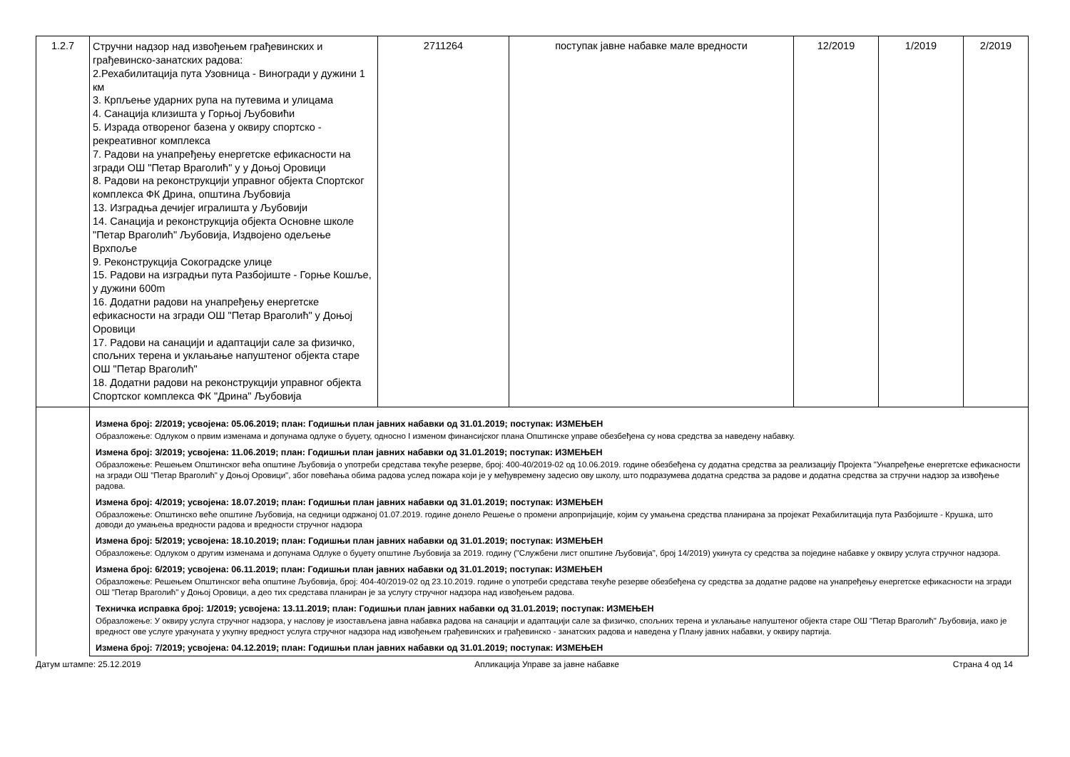| 1.2.7 | Стручни надзор над извођењем грађевинских и грађевинско-занатских радова: 2.Рехабилитација пута Узовница - Виногради у дужини 1 км 3. Крпљење ударних рупа на путевима и улицама 4. Санација клизишта у Горњој Љубовићи 5. Израда отвореног базена у оквиру спортско - рекреативног комплекса 7. Радови на унапређењу енергетске ефикасности на згради ОШ "Петар Враголић" у у Доњој Оровици 8. Радови на реконструкцији управног објекта Спортског комплекса ФК Дрина, општина Љубовија 13. Изградња дечијег игралишта у Љубовији 14. Санација и реконструкција објекта Основне школе "Петар Враголић" Љубовија, Издвојено одељење Врхпоље 9. Реконструкција Сокоградске улице 15. Радови на изградњи пута Разбојиште - Горње Кошље, у дужини 600m 16. Додатни радови на унапређењу енергетске ефикасности на згради ОШ "Петар Враголић" у Доњој Оровици 17. Радови на санацији и адаптацији сале за физичко, спољних терена и уклањање напуштеног објекта старе ОШ "Петар Враголић" 18. Додатни радови на реконструкцији управног објекта Спортског комплекса ФК "Дрина" Љубовија | 2711264 | поступак јавне набавке мале вредности | 12/2019 | 1/2019 | 2/2019 |
| | Измена број: 2/2019; усвојена: 05.06.2019; план: Годишњи план јавних набавки од 31.01.2019; поступак: ИЗМЕЊЕН Образложење: Одлуком о првим изменама и допунама одлуке о буџету, односно I изменом финансијског плана Општинске управе обезбеђена су нова средства за наведену набавку. Измена број: 3/2019; усвојена: 11.06.2019; план: Годишњи план јавних набавки од 31.01.2019; поступак: ИЗМЕЊЕН Образложење: Решењем Општинског већа општине Љубовија о употреби средстава текуће резерве, број: 400-40/2019-02 од 10.06.2019. године обезбеђена су додатна средства за реализацију Пројекта "Унапређење енергетске ефикасности на згради ОШ "Петар Враголић" у Доњој Оровици", због повећања обима радова услед пожара који је у међувремену задесио ову школу, што подразумева додатна средства за радове и додатна средства за стручни надзор за извођење радова. Измена број: 4/2019; усвојена: 18.07.2019; план: Годишњи план јавних набавки од 31.01.2019; поступак: ИЗМЕЊЕН Образложење: Општинско веће општине Љубовија, на седници одржаној 01.07.2019. године донело Решење о промени апропријације, којим су умањена средства планирана за пројекат Рехабилитација пута Разбојиште - Крушка, што доводи до умањења вредности радова и вредности стручног надзора Измена број: 5/2019; усвојена: 18.10.2019; план: Годишњи план јавних набавки од 31.01.2019; поступак: ИЗМЕЊЕН Образложење: Одлуком о другим изменама и допунама Одлуке о буџету општине Љубовија за 2019. годину ("Службени лист општине Љубовија", број 14/2019) укинута су средства за поједине набавке у оквиру услуга стручног надзора. Измена број: 6/2019; усвојена: 06.11.2019; план: Годишњи план јавних набавки од 31.01.2019; поступак: ИЗМЕЊЕН Образложење: Решењем Општинског већа општине Љубовија, број: 404-40/2019-02 од 23.10.2019. године о употреби средстава текуће резерве обезбеђена су средства за додатне радове на унапређењу енергетске ефикасности на згради ОШ "Петар Враголић" у Доњој Оровици, а део тих средстава планиран је за услугу стручног надзора над извођењем радова. Техничка исправка број: 1/2019; усвојена: 13.11.2019; план: Годишњи план јавних набавки од 31.01.2019; поступак: ИЗМЕЊЕН Образложење: У оквиру услуга стручног надзора, у наслову је изостављена јавна набавка радова на санацији и адаптацији сале за физичко, спољних терена и уклањање напуштеног објекта старе ОШ "Петар Враголић" Љубовија, иако је вредност ове услуге урачуната у укупну вредност услуга стручног надзора над извођењем грађевинских и грађевинско - занатских радова и наведена у Плану јавних набавки, у оквиру партија. Измена број: 7/2019; усвојена: 04.12.2019; план: Годишњи план јавних набавки од 31.01.2019; поступак: ИЗМЕЊЕН | | | | | |
Датум штампе: 25.12.2019 Апликација Управе за јавне набавке Страна 4 од 14